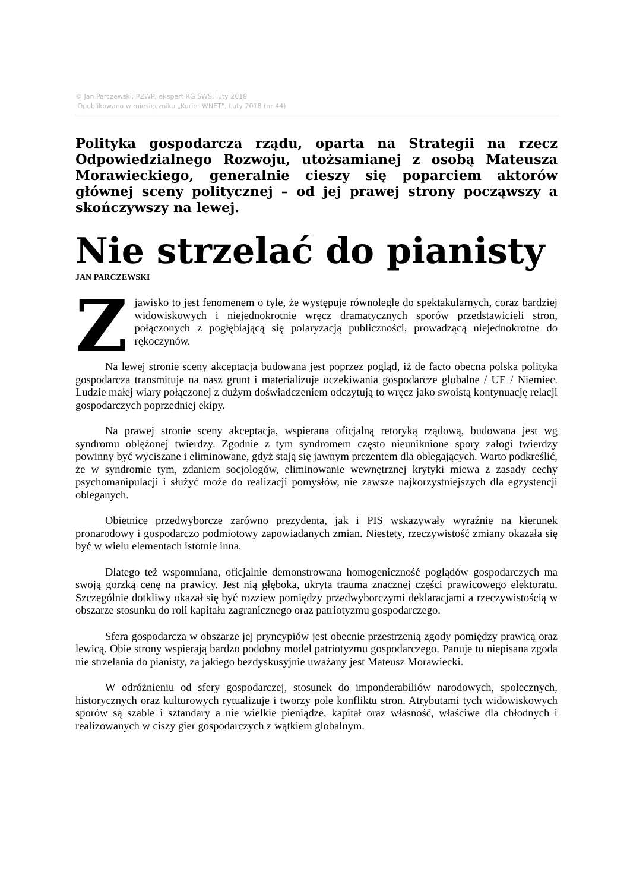© Jan Parczewski, PZWP, ekspert RG SWS, luty 2018
Opublikowano w miesięczniku „Kurier WNET”, Luty 2018 (nr 44)
Polityka gospodarcza rządu, oparta na Strategii na rzecz Odpowiedzialnego Rozwoju, utożsamianej z osobą Mateusza Morawieckiego, generalnie cieszy się poparciem aktorów głównej sceny politycznej – od jej prawej strony począwszy a skończywszy na lewej.
Nie strzelać do pianisty
JAN PARCZEWSKI
Zjawisko to jest fenomenem o tyle, że występuje równolegle do spektakularnych, coraz bardziej widowiskowych i niejednokrotnie wręcz dramatycznych sporów przedstawicieli stron, połączonych z pogłębiającą się polaryzacją publiczności, prowadzącą niejednokrotne do rękoczynów.
Na lewej stronie sceny akceptacja budowana jest poprzez pogląd, iż de facto obecna polska polityka gospodarcza transmituje na nasz grunt i materializuje oczekiwania gospodarcze globalne / UE / Niemiec. Ludzie małej wiary połączonej z dużym doświadczeniem odczytują to wręcz jako swoistą kontynuację relacji gospodarczych poprzedniej ekipy.
Na prawej stronie sceny akceptacja, wspierana oficjalną retoryką rządową, budowana jest wg syndromu oblężonej twierdzy. Zgodnie z tym syndromem często nieuniknione spory załogi twierdzy powinny być wyciszane i eliminowane, gdyż stają się jawnym prezentem dla oblegających. Warto podkreślić, że w syndromie tym, zdaniem socjologów, eliminowanie wewnętrznej krytyki miewa z zasady cechy psychomanipulacji i służyć może do realizacji pomysłów, nie zawsze najkorzystniejszych dla egzystencji obleganych.
Obietnice przedwyborcze zarówno prezydenta, jak i PIS wskazywały wyraźnie na kierunek pronarodowy i gospodarczo podmiotowy zapowiadanych zmian. Niestety, rzeczywistość zmiany okazała się być w wielu elementach istotnie inna.
Dlatego też wspomniana, oficjalnie demonstrowana homogeniczność poglądów gospodarczych ma swoją gorzką cenę na prawicy. Jest nią głęboka, ukryta trauma znacznej części prawicowego elektoratu. Szczególnie dotkliwy okazał się być rozziew pomiędzy przedwyborczymi deklaracjami a rzeczywistością w obszarze stosunku do roli kapitału zagranicznego oraz patriotyzmu gospodarczego.
Sfera gospodarcza w obszarze jej pryncypiów jest obecnie przestrzenią zgody pomiędzy prawicą oraz lewicą. Obie strony wspierają bardzo podobny model patriotyzmu gospodarczego. Panuje tu niepisana zgoda nie strzelania do pianisty, za jakiego bezdyskusyjnie uważany jest Mateusz Morawiecki.
W odróżnieniu od sfery gospodarczej, stosunek do imponderabiliów narodowych, społecznych, historycznych oraz kulturowych rytualizuje i tworzy pole konfliktu stron. Atrybutami tych widowiskowych sporów są szable i sztandary a nie wielkie pieniądze, kapitał oraz własność, właściwe dla chłodnych i realizowanych w ciszy gier gospodarczych z wątkiem globalnym.